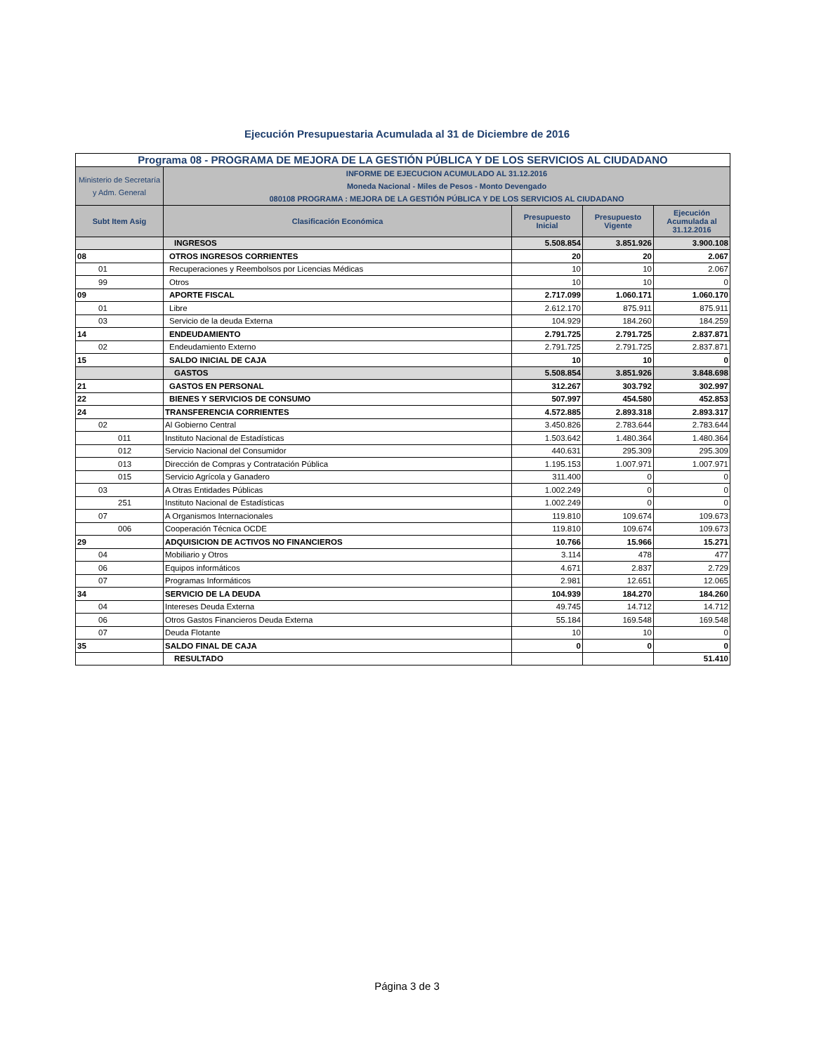Ejecución Presupuestaria Acumulada al 31 de Diciembre de 2016
| Programa 08 - PROGRAMA DE MEJORA DE LA GESTIÓN PÚBLICA Y DE LOS SERVICIOS AL CIUDADANO | | | | |
| Ministerio de Secretaría y Adm. General | INFORME DE EJECUCION ACUMULADO AL 31.12.2016 Moneda Nacional - Miles de Pesos - Monto Devengado 080108 PROGRAMA : MEJORA DE LA GESTIÓN PÚBLICA Y DE LOS SERVICIOS AL CIUDADANO | | | |
| Subt Item Asig | Clasificación Económica | Presupuesto Inicial | Presupuesto Vigente | Ejecución Acumulada al 31.12.2016 |
| | INGRESOS | 5.508.854 | 3.851.926 | 3.900.108 |
| 08 | OTROS INGRESOS CORRIENTES | 20 | 20 | 2.067 |
| 01 | Recuperaciones y Reembolsos por Licencias Médicas | 10 | 10 | 2.067 |
| 99 | Otros | 10 | 10 | 0 |
| 09 | APORTE FISCAL | 2.717.099 | 1.060.171 | 1.060.170 |
| 01 | Libre | 2.612.170 | 875.911 | 875.911 |
| 03 | Servicio de la deuda Externa | 104.929 | 184.260 | 184.259 |
| 14 | ENDEUDAMIENTO | 2.791.725 | 2.791.725 | 2.837.871 |
| 02 | Endeudamiento Externo | 2.791.725 | 2.791.725 | 2.837.871 |
| 15 | SALDO INICIAL DE CAJA | 10 | 10 | 0 |
| | GASTOS | 5.508.854 | 3.851.926 | 3.848.698 |
| 21 | GASTOS EN PERSONAL | 312.267 | 303.792 | 302.997 |
| 22 | BIENES Y SERVICIOS DE CONSUMO | 507.997 | 454.580 | 452.853 |
| 24 | TRANSFERENCIA CORRIENTES | 4.572.885 | 2.893.318 | 2.893.317 |
| 02 | Al Gobierno Central | 3.450.826 | 2.783.644 | 2.783.644 |
| 011 | Instituto Nacional de Estadísticas | 1.503.642 | 1.480.364 | 1.480.364 |
| 012 | Servicio Nacional del Consumidor | 440.631 | 295.309 | 295.309 |
| 013 | Dirección de Compras y Contratación Pública | 1.195.153 | 1.007.971 | 1.007.971 |
| 015 | Servicio Agrícola y Ganadero | 311.400 | 0 | 0 |
| 03 | A Otras Entidades Públicas | 1.002.249 | 0 | 0 |
| 251 | Instituto Nacional de Estadísticas | 1.002.249 | 0 | 0 |
| 07 | A Organismos Internacionales | 119.810 | 109.674 | 109.673 |
| 006 | Cooperación Técnica OCDE | 119.810 | 109.674 | 109.673 |
| 29 | ADQUISICION DE ACTIVOS NO FINANCIEROS | 10.766 | 15.966 | 15.271 |
| 04 | Mobiliario y Otros | 3.114 | 478 | 477 |
| 06 | Equipos informáticos | 4.671 | 2.837 | 2.729 |
| 07 | Programas Informáticos | 2.981 | 12.651 | 12.065 |
| 34 | SERVICIO DE LA DEUDA | 104.939 | 184.270 | 184.260 |
| 04 | Intereses Deuda Externa | 49.745 | 14.712 | 14.712 |
| 06 | Otros Gastos Financieros Deuda Externa | 55.184 | 169.548 | 169.548 |
| 07 | Deuda Flotante | 10 | 10 | 0 |
| 35 | SALDO FINAL DE CAJA | 0 | 0 | 0 |
| | RESULTADO | | | 51.410 |
Página 3 de 3